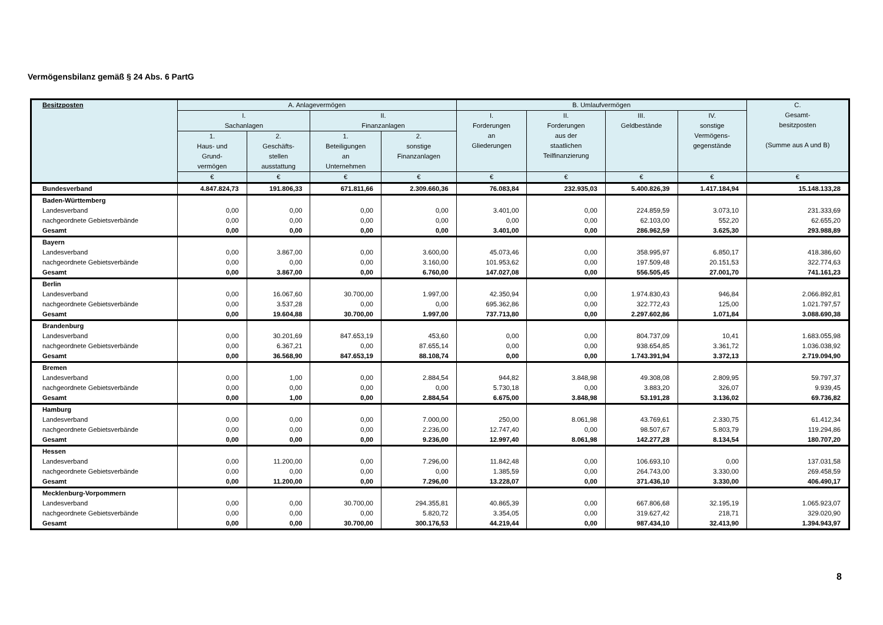Vermögensbilanz gemäß § 24 Abs. 6 PartG
| Besitzposten | A. Anlagevermögen | | | | B. Umlaufvermögen | | | | C. Gesamt- besitzposten (Summe aus A und B) |
| --- | --- | --- | --- | --- | --- | --- | --- | --- | --- |
| | I. Sachanlagen | | II. Finanzanlagen | | I. Forderungen an Gliederungen | II. Forderungen aus der staatlichen Teilfinanzierung | III. Geldbestände | IV. sonstige Vermögens- gegenstände | |
| | 1. Haus- und Grund- vermögen | 2. Geschäfts- stellen ausstattung | 1. Beteiligungen an Unternehmen | 2. sonstige Finanzanlagen | | | | | |
| | € | € | € | € | € | € | € | € | € |
| Bundesverband | 4.847.824,73 | 191.806,33 | 671.811,66 | 2.309.660,36 | 76.083,84 | 232.935,03 | 5.400.826,39 | 1.417.184,94 | 15.148.133,28 |
| Baden-Württemberg | | | | | | | | | |
| Landesverband | 0,00 | 0,00 | 0,00 | 0,00 | 3.401,00 | 0,00 | 224.859,59 | 3.073,10 | 231.333,69 |
| nachgeordnete Gebietsverbände | 0,00 | 0,00 | 0,00 | 0,00 | 0,00 | 0,00 | 62.103,00 | 552,20 | 62.655,20 |
| Gesamt | 0,00 | 0,00 | 0,00 | 0,00 | 3.401,00 | 0,00 | 286.962,59 | 3.625,30 | 293.988,89 |
| Bayern | | | | | | | | | |
| Landesverband | 0,00 | 3.867,00 | 0,00 | 3.600,00 | 45.073,46 | 0,00 | 358.995,97 | 6.850,17 | 418.386,60 |
| nachgeordnete Gebietsverbände | 0,00 | 0,00 | 0,00 | 3.160,00 | 101.953,62 | 0,00 | 197.509,48 | 20.151,53 | 322.774,63 |
| Gesamt | 0,00 | 3.867,00 | 0,00 | 6.760,00 | 147.027,08 | 0,00 | 556.505,45 | 27.001,70 | 741.161,23 |
| Berlin | | | | | | | | | |
| Landesverband | 0,00 | 16.067,60 | 30.700,00 | 1.997,00 | 42.350,94 | 0,00 | 1.974.830,43 | 946,84 | 2.066.892,81 |
| nachgeordnete Gebietsverbände | 0,00 | 3.537,28 | 0,00 | 0,00 | 695.362,86 | 0,00 | 322.772,43 | 125,00 | 1.021.797,57 |
| Gesamt | 0,00 | 19.604,88 | 30.700,00 | 1.997,00 | 737.713,80 | 0,00 | 2.297.602,86 | 1.071,84 | 3.088.690,38 |
| Brandenburg | | | | | | | | | |
| Landesverband | 0,00 | 30.201,69 | 847.653,19 | 453,60 | 0,00 | 0,00 | 804.737,09 | 10,41 | 1.683.055,98 |
| nachgeordnete Gebietsverbände | 0,00 | 6.367,21 | 0,00 | 87.655,14 | 0,00 | 0,00 | 938.654,85 | 3.361,72 | 1.036.038,92 |
| Gesamt | 0,00 | 36.568,90 | 847.653,19 | 88.108,74 | 0,00 | 0,00 | 1.743.391,94 | 3.372,13 | 2.719.094,90 |
| Bremen | | | | | | | | | |
| Landesverband | 0,00 | 1,00 | 0,00 | 2.884,54 | 944,82 | 3.848,98 | 49.308,08 | 2.809,95 | 59.797,37 |
| nachgeordnete Gebietsverbände | 0,00 | 0,00 | 0,00 | 0,00 | 5.730,18 | 0,00 | 3.883,20 | 326,07 | 9.939,45 |
| Gesamt | 0,00 | 1,00 | 0,00 | 2.884,54 | 6.675,00 | 3.848,98 | 53.191,28 | 3.136,02 | 69.736,82 |
| Hamburg | | | | | | | | | |
| Landesverband | 0,00 | 0,00 | 0,00 | 7.000,00 | 250,00 | 8.061,98 | 43.769,61 | 2.330,75 | 61.412,34 |
| nachgeordnete Gebietsverbände | 0,00 | 0,00 | 0,00 | 2.236,00 | 12.747,40 | 0,00 | 98.507,67 | 5.803,79 | 119.294,86 |
| Gesamt | 0,00 | 0,00 | 0,00 | 9.236,00 | 12.997,40 | 8.061,98 | 142.277,28 | 8.134,54 | 180.707,20 |
| Hessen | | | | | | | | | |
| Landesverband | 0,00 | 11.200,00 | 0,00 | 7.296,00 | 11.842,48 | 0,00 | 106.693,10 | 0,00 | 137.031,58 |
| nachgeordnete Gebietsverbände | 0,00 | 0,00 | 0,00 | 0,00 | 1.385,59 | 0,00 | 264.743,00 | 3.330,00 | 269.458,59 |
| Gesamt | 0,00 | 11.200,00 | 0,00 | 7.296,00 | 13.228,07 | 0,00 | 371.436,10 | 3.330,00 | 406.490,17 |
| Mecklenburg-Vorpommern | | | | | | | | | |
| Landesverband | 0,00 | 0,00 | 30.700,00 | 294.355,81 | 40.865,39 | 0,00 | 667.806,68 | 32.195,19 | 1.065.923,07 |
| nachgeordnete Gebietsverbände | 0,00 | 0,00 | 0,00 | 5.820,72 | 3.354,05 | 0,00 | 319.627,42 | 218,71 | 329.020,90 |
| Gesamt | 0,00 | 0,00 | 30.700,00 | 300.176,53 | 44.219,44 | 0,00 | 987.434,10 | 32.413,90 | 1.394.943,97 |
8